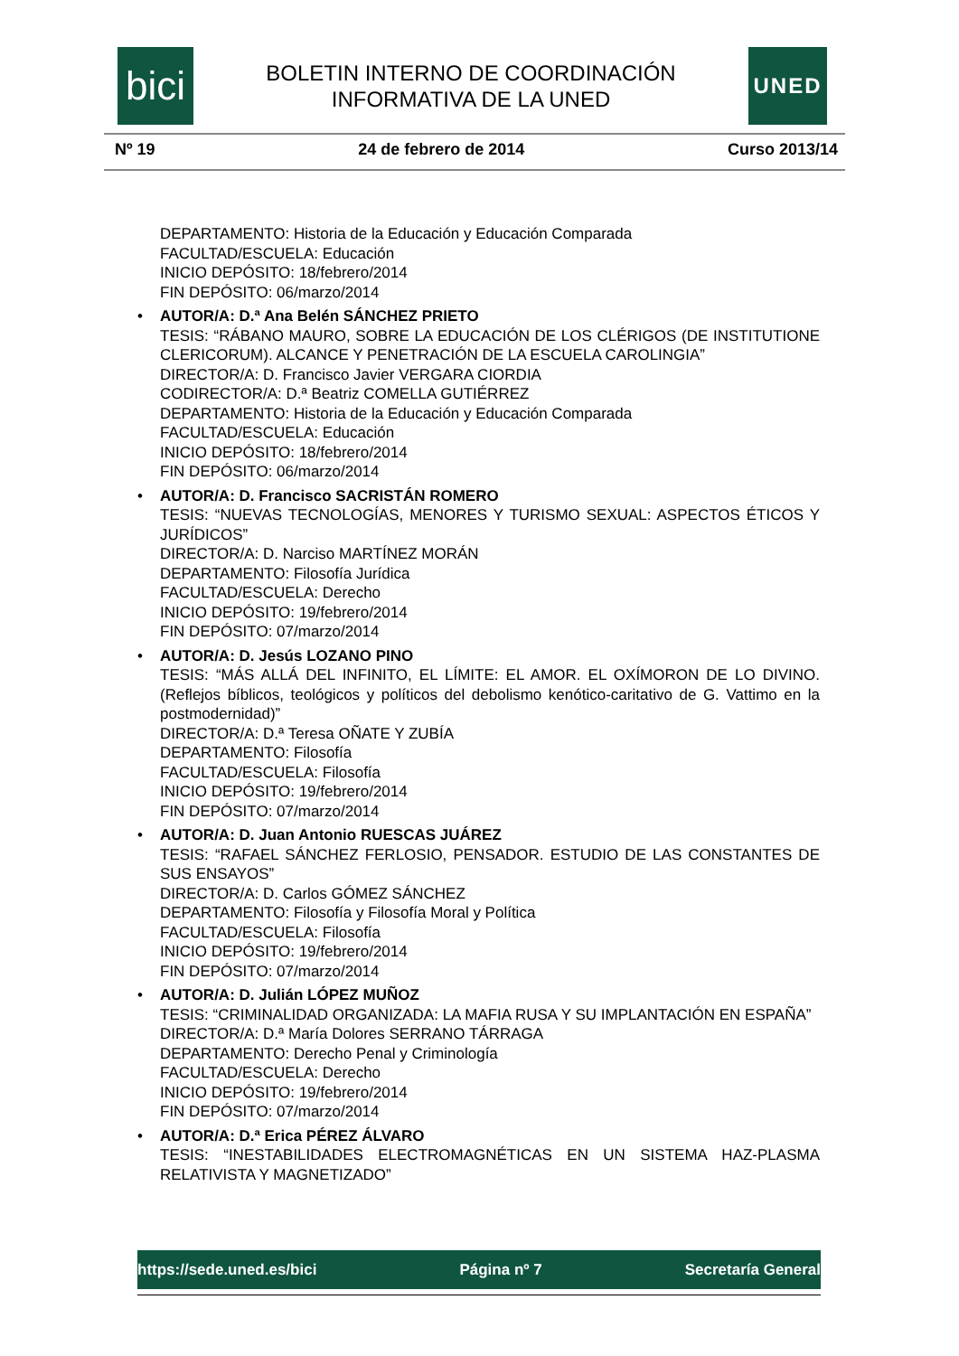bici
BOLETIN INTERNO DE COORDINACIÓN
INFORMATIVA DE LA UNED
UNED
Nº 19 24 de febrero de 2014 Curso 2013/14
DEPARTAMENTO: Historia de la Educación y Educación Comparada
FACULTAD/ESCUELA: Educación
INICIO DEPÓSITO: 18/febrero/2014
FIN DEPÓSITO: 06/marzo/2014
AUTOR/A: D.ª Ana Belén SÁNCHEZ PRIETO
TESIS: “RÁBANO MAURO, SOBRE LA EDUCACIÓN DE LOS CLÉRIGOS (DE INSTITUTIONE CLERICORUM). ALCANCE Y PENETRACIÓN DE LA ESCUELA CAROLINGIA”
DIRECTOR/A: D. Francisco Javier VERGARA CIORDIA
CODIRECTOR/A: D.ª Beatriz COMELLA GUTIÉRREZ
DEPARTAMENTO: Historia de la Educación y Educación Comparada
FACULTAD/ESCUELA: Educación
INICIO DEPÓSITO: 18/febrero/2014
FIN DEPÓSITO: 06/marzo/2014
AUTOR/A: D. Francisco SACRISTÁN ROMERO
TESIS: “NUEVAS TECNOLOGÍAS, MENORES Y TURISMO SEXUAL: ASPECTOS ÉTICOS Y JURÍDICOS”
DIRECTOR/A: D. Narciso MARTÍNEZ MORÁN
DEPARTAMENTO: Filosofía Jurídica
FACULTAD/ESCUELA: Derecho
INICIO DEPÓSITO: 19/febrero/2014
FIN DEPÓSITO: 07/marzo/2014
AUTOR/A: D. Jesús LOZANO PINO
TESIS: “MÁS ALLÁ DEL INFINITO, EL LÍMITE: EL AMOR. EL OXÍMORON DE LO DIVINO. (Reflejos bíblicos, teológicos y políticos del debolismo kenótico-caritativo de G. Vattimo en la postmodernidad)”
DIRECTOR/A: D.ª Teresa OÑATE Y ZUBÍA
DEPARTAMENTO: Filosofía
FACULTAD/ESCUELA: Filosofía
INICIO DEPÓSITO: 19/febrero/2014
FIN DEPÓSITO: 07/marzo/2014
AUTOR/A: D. Juan Antonio RUESCAS JUÁREZ
TESIS: “RAFAEL SÁNCHEZ FERLOSIO, PENSADOR. ESTUDIO DE LAS CONSTANTES DE SUS ENSAYOS”
DIRECTOR/A: D. Carlos GÓMEZ SÁNCHEZ
DEPARTAMENTO: Filosofía y Filosofía Moral y Política
FACULTAD/ESCUELA: Filosofía
INICIO DEPÓSITO: 19/febrero/2014
FIN DEPÓSITO: 07/marzo/2014
AUTOR/A: D. Julián LÓPEZ MUÑOZ
TESIS: “CRIMINALIDAD ORGANIZADA: LA MAFIA RUSA Y SU IMPLANTACIÓN EN ESPAÑA”
DIRECTOR/A: D.ª María Dolores SERRANO TÁRRAGA
DEPARTAMENTO: Derecho Penal y Criminología
FACULTAD/ESCUELA: Derecho
INICIO DEPÓSITO: 19/febrero/2014
FIN DEPÓSITO: 07/marzo/2014
AUTOR/A: D.ª Erica PÉREZ ÁLVARO
TESIS: “INESTABILIDADES ELECTROMAGNÉTICAS EN UN SISTEMA HAZ-PLASMA RELATIVISTA Y MAGNETIZADO”
https://sede.uned.es/bici Página nº 7 Secretaría General